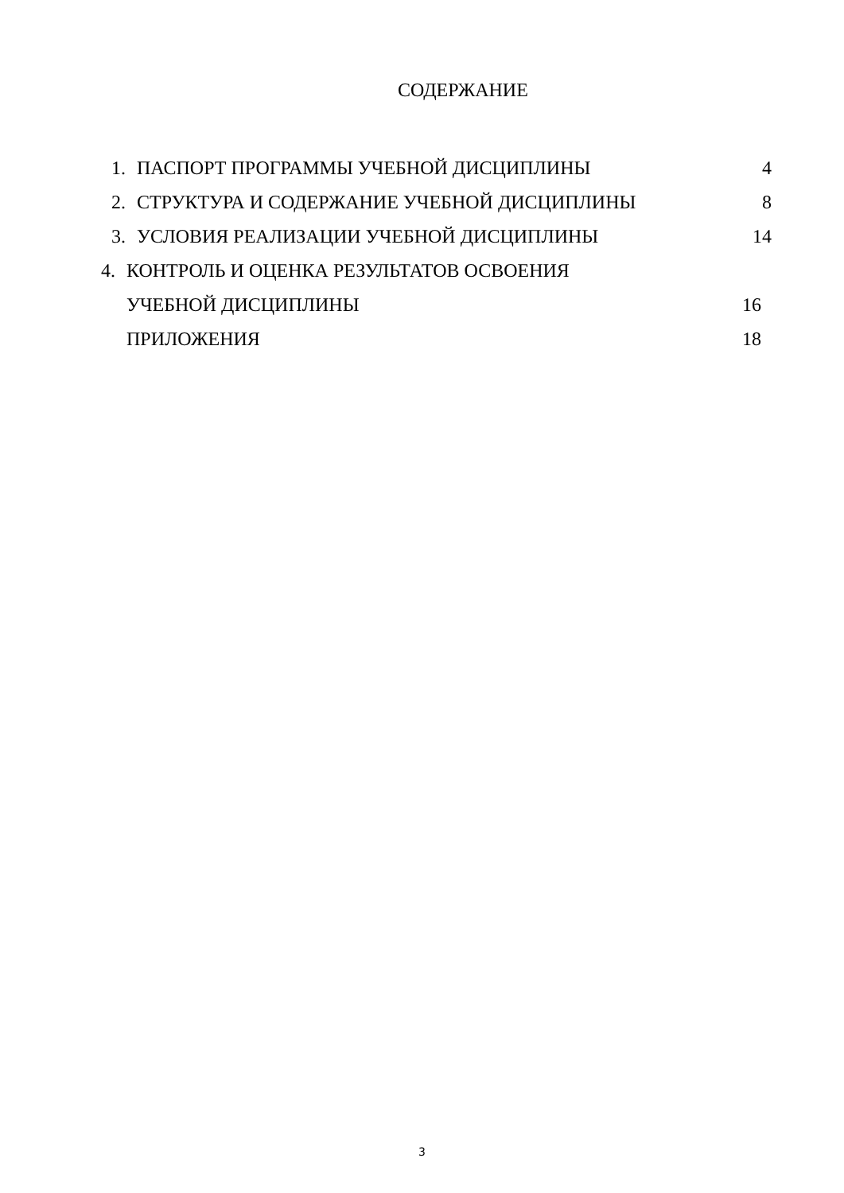СОДЕРЖАНИЕ
1. ПАСПОРТ ПРОГРАММЫ УЧЕБНОЙ ДИСЦИПЛИНЫ 4
2. СТРУКТУРА И СОДЕРЖАНИЕ УЧЕБНОЙ ДИСЦИПЛИНЫ 8
3. УСЛОВИЯ РЕАЛИЗАЦИИ УЧЕБНОЙ ДИСЦИПЛИНЫ 14
4. КОНТРОЛЬ И ОЦЕНКА РЕЗУЛЬТАТОВ ОСВОЕНИЯ
УЧЕБНОЙ ДИСЦИПЛИНЫ 16
ПРИЛОЖЕНИЯ 18
3